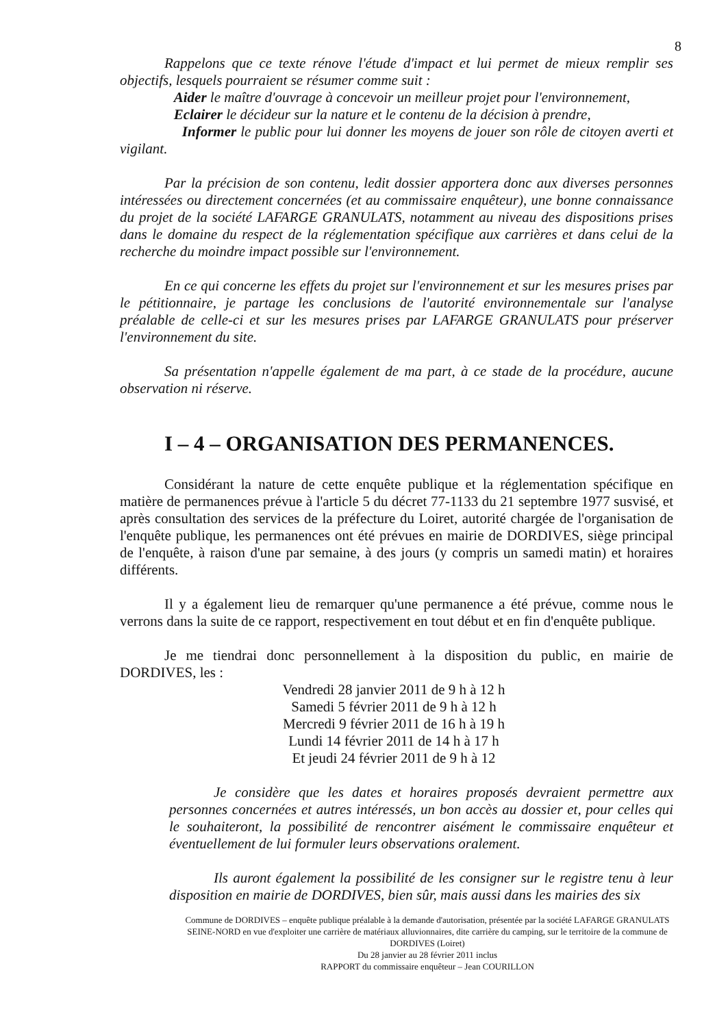8
Rappelons que ce texte rénove l'étude d'impact et lui permet de mieux remplir ses objectifs, lesquels pourraient se résumer comme suit :
Aider le maître d'ouvrage à concevoir un meilleur projet pour l'environnement,
Eclairer le décideur sur la nature et le contenu de la décision à prendre,
Informer le public pour lui donner les moyens de jouer son rôle de citoyen averti et vigilant.
Par la précision de son contenu, ledit dossier apportera donc aux diverses personnes intéressées ou directement concernées (et au commissaire enquêteur), une bonne connaissance du projet de la société LAFARGE GRANULATS, notamment au niveau des dispositions prises dans le domaine du respect de la réglementation spécifique aux carrières et dans celui de la recherche du moindre impact possible sur l'environnement.
En ce qui concerne les effets du projet sur l'environnement et sur les mesures prises par le pétitionnaire, je partage les conclusions de l'autorité environnementale sur l'analyse préalable de celle-ci et sur les mesures prises par LAFARGE GRANULATS pour préserver l'environnement du site.
Sa présentation n'appelle également de ma part, à ce stade de la procédure, aucune observation ni réserve.
I – 4 – ORGANISATION DES PERMANENCES.
Considérant la nature de cette enquête publique et la réglementation spécifique en matière de permanences prévue à l'article 5 du décret 77-1133 du 21 septembre 1977 susvisé, et après consultation des services de la préfecture du Loiret, autorité chargée de l'organisation de l'enquête publique, les permanences ont été prévues en mairie de DORDIVES, siège principal de l'enquête, à raison d'une par semaine, à des jours (y compris un samedi matin) et horaires différents.
Il y a également lieu de remarquer qu'une permanence a été prévue, comme nous le verrons dans la suite de ce rapport, respectivement en tout début et en fin d'enquête publique.
Je me tiendrai donc personnellement à la disposition du public, en mairie de DORDIVES, les :
Vendredi 28 janvier 2011 de 9 h à 12 h
Samedi 5 février 2011 de 9 h à 12 h
Mercredi 9 février 2011 de 16 h à 19 h
Lundi 14 février 2011 de 14 h à 17 h
Et jeudi 24 février 2011 de 9 h à 12
Je considère que les dates et horaires proposés devraient permettre aux personnes concernées et autres intéressés, un bon accès au dossier et, pour celles qui le souhaiteront, la possibilité de rencontrer aisément le commissaire enquêteur et éventuellement de lui formuler leurs observations oralement.
Ils auront également la possibilité de les consigner sur le registre tenu à leur disposition en mairie de DORDIVES, bien sûr, mais aussi dans les mairies des six
Commune de DORDIVES – enquête publique préalable à la demande d'autorisation, présentée par la société LAFARGE GRANULATS SEINE-NORD en vue d'exploiter une carrière de matériaux alluvionnaires, dite carrière du camping, sur le territoire de la commune de DORDIVES (Loiret)
Du 28 janvier au 28 février 2011 inclus
RAPPORT du commissaire enquêteur – Jean COURILLON